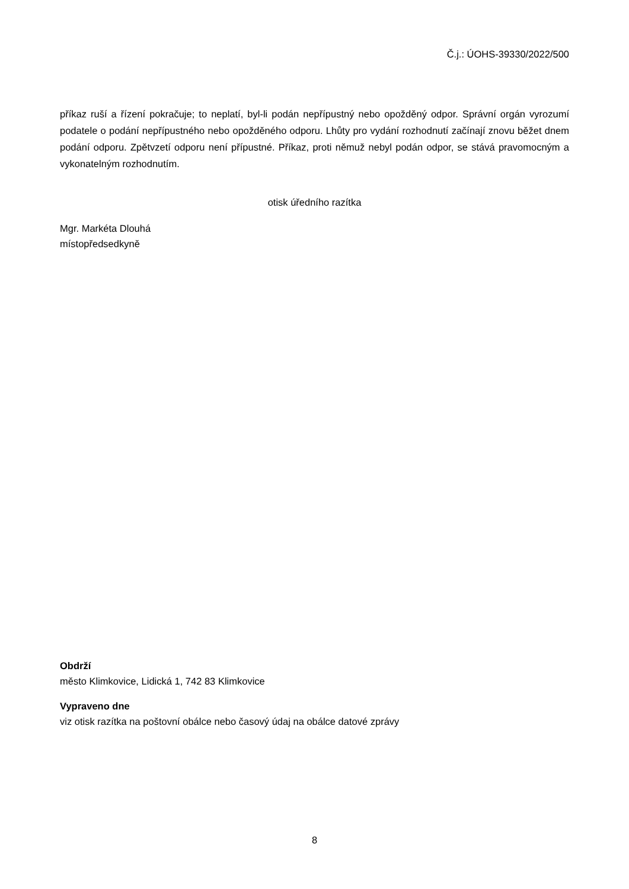Č.j.: ÚOHS-39330/2022/500
příkaz ruší a řízení pokračuje; to neplatí, byl-li podán nepřípustný nebo opožděný odpor. Správní orgán vyrozumí podatele o podání nepřípustného nebo opožděného odporu. Lhůty pro vydání rozhodnutí začínají znovu běžet dnem podání odporu. Zpětvzetí odporu není přípustné. Příkaz, proti němuž nebyl podán odpor, se stává pravomocným a vykonatelným rozhodnutím.
otisk úředního razítka
Mgr. Markéta Dlouhá
místopředsedkyně
Obdrží
město Klimkovice, Lidická 1, 742 83 Klimkovice
Vypraveno dne
viz otisk razítka na poštovní obálce nebo časový údaj na obálce datové zprávy
8